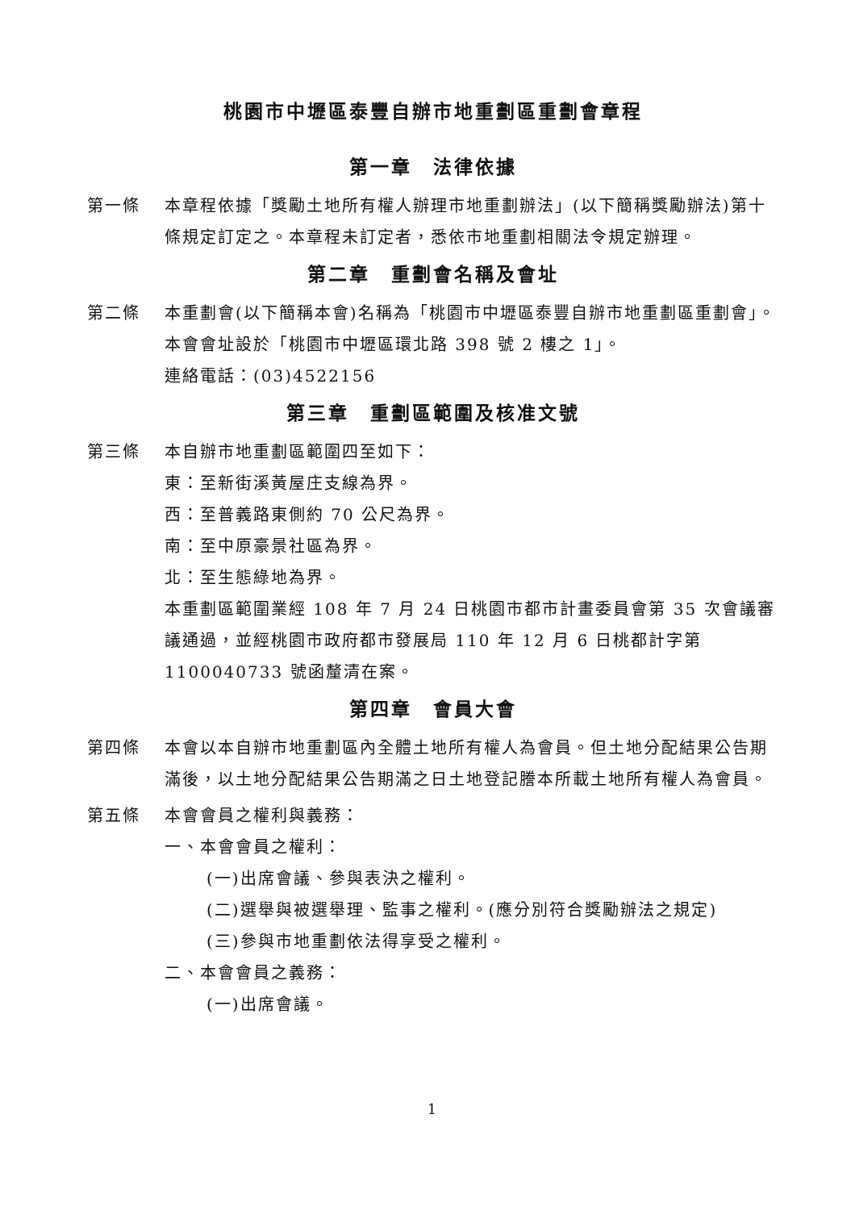桃園市中壢區泰豐自辦市地重劃區重劃會章程
第一章　法律依據
第一條 本章程依據「獎勵土地所有權人辦理市地重劃辦法」(以下簡稱獎勵辦法)第十條規定訂定之。本章程未訂定者，悉依市地重劃相關法令規定辦理。
第二章　重劃會名稱及會址
第二條 本重劃會(以下簡稱本會)名稱為「桃園市中壢區泰豐自辦市地重劃區重劃會」。
本會會址設於「桃園市中壢區環北路 398 號 2 樓之 1」。
連絡電話：(03)4522156
第三章　重劃區範圍及核准文號
第三條 本自辦市地重劃區範圍四至如下：
東：至新街溪黃屋庄支線為界。
西：至普義路東側約 70 公尺為界。
南：至中原豪景社區為界。
北：至生態綠地為界。
本重劃區範圍業經 108 年 7 月 24 日桃園市都市計畫委員會第 35 次會議審議通過，並經桃園市政府都市發展局 110 年 12 月 6 日桃都計字第1100040733 號函釐清在案。
第四章　會員大會
第四條 本會以本自辦市地重劃區內全體土地所有權人為會員。但土地分配結果公告期滿後，以土地分配結果公告期滿之日土地登記謄本所載土地所有權人為會員。
第五條 本會會員之權利與義務：
一、本會會員之權利：
(一)出席會議、參與表決之權利。
(二)選舉與被選舉理、監事之權利。(應分別符合獎勵辦法之規定)
(三)參與市地重劃依法得享受之權利。
二、本會會員之義務：
(一)出席會議。
1